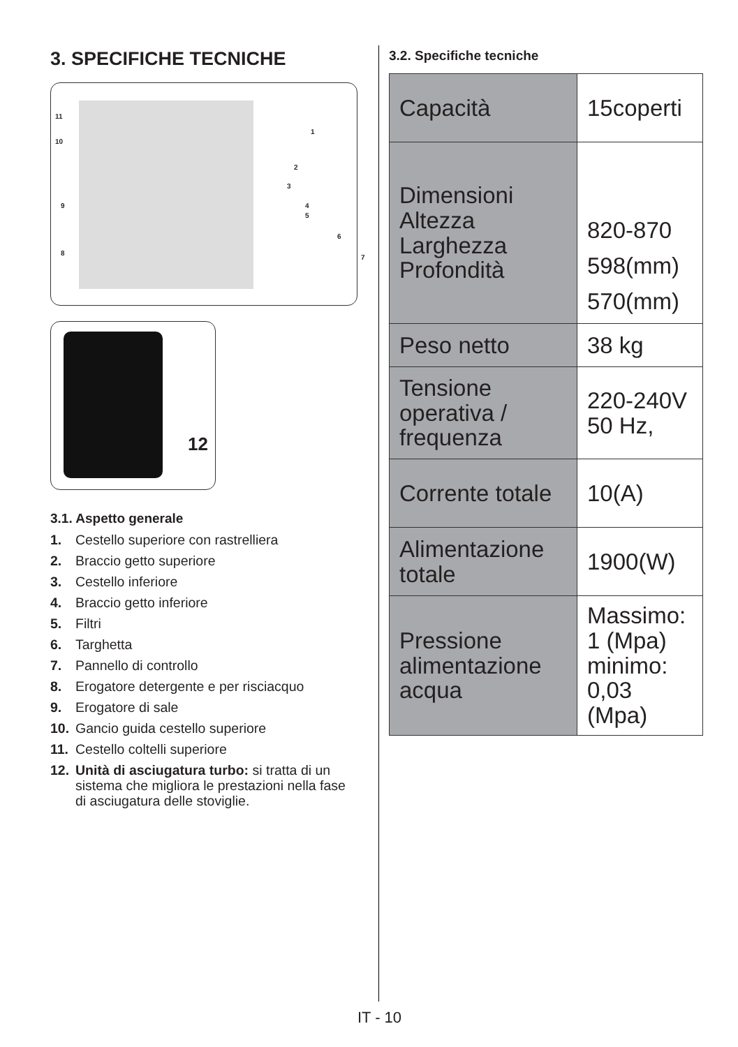3. SPECIFICHE TECNICHE
11
10
9
8
1
2
3
4
5
6
7
12
3.1. Aspetto generale
1. Cestello superiore con rastrelliera
2. Braccio getto superiore
3. Cestello inferiore
4. Braccio getto inferiore
5. Filtri
6. Targhetta
7. Pannello di controllo
8. Erogatore detergente e per risciacquo
9. Erogatore di sale
10. Gancio guida cestello superiore
11. Cestello coltelli superiore
12. Unità di asciugatura turbo: si tratta di un sistema che migliora le prestazioni nella fase di asciugatura delle stoviglie.
3.2. Specifiche tecniche
| Capacità | 15coperti |
| Dimensioni Altezza Larghezza Profondità | 820-870 598(mm) 570(mm) |
| Peso netto | 38 kg |
| Tensione operativa / frequenza | 220-240V 50 Hz, |
| Corrente totale | 10(A) |
| Alimentazione totale | 1900(W) |
| Pressione alimentazione acqua | Massimo: 1 (Mpa) minimo: 0,03 (Mpa) |
IT - 10